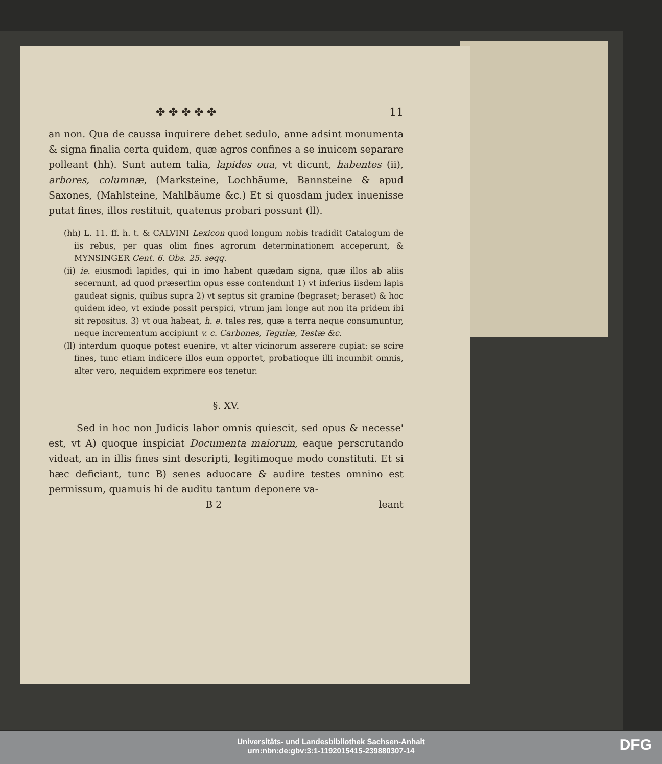✤ ✤ ✤ ✤ ✤ 11
an non. Qua de caussa inquirere debet sedulo, anne adsint monumenta & signa finalia certa quidem, quæ agros confines a se inuicem separare polleant (hh). Sunt autem talia, lapides oua, vt dicunt, habentes (ii), arbores, columnæ, (Marksteine, Lochbäume, Bannsteine & apud Saxones, (Mahlsteine, Mahlbäume &c.) Et si quosdam judex inuenisse putat fines, illos restituit, quatenus probari possunt (ll).
(hh) L. 11. ff. h. t. & CALVINI Lexicon quod longum nobis tradidit Catalogum de iis rebus, per quas olim fines agrorum determinationem acceperunt, & MYNSINGER Cent. 6. Obs. 25. seqq.
(ii) ie. eiusmodi lapides, qui in imo habent quædam signa, quæ illos ab aliis secernunt, ad quod præsertim opus esse contendunt 1) vt inferius iisdem lapis gaudeat signis, quibus supra 2) vt septus sit gramine (begraset; beraset) & hoc quidem ideo, vt exinde possit perspici, vtrum jam longe aut non ita pridem ibi sit repositus. 3) vt oua habeat, h. e. tales res, quæ a terra neque consumuntur, neque incrementum accipiunt v. c. Carbones, Tegulæ, Testæ &c.
(ll) interdum quoque potest euenire, vt alter vicinorum asserere cupiat: se scire fines, tunc etiam indicere illos eum opportet, probatioque illi incumbit omnis, alter vero, nequidem exprimere eos tenetur.
§. XV.
Sed in hoc non Judicis labor omnis quiescit, sed opus & necesse' est, vt A) quoque inspiciat Documenta maiorum, eaque perscrutando videat, an in illis fines sint descripti, legitimoque modo constituti. Et si hæc deficiant, tunc B) senes aduocare & audire testes omnino est permissum, quamuis hi de auditu tantum deponere va-
B 2 leant
Universitäts- und Landesbibliothek Sachsen-Anhalt
urn:nbn:de:gbv:3:1-1192015415-239880307-14
DFG